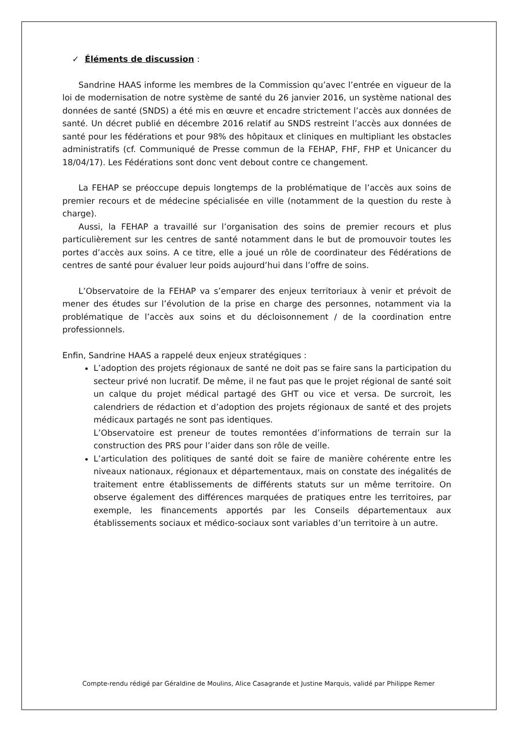✓ Éléments de discussion :
Sandrine HAAS informe les membres de la Commission qu’avec l’entrée en vigueur de la loi de modernisation de notre système de santé du 26 janvier 2016, un système national des données de santé (SNDS) a été mis en œuvre et encadre strictement l’accès aux données de santé. Un décret publié en décembre 2016 relatif au SNDS restreint l’accès aux données de santé pour les fédérations et pour 98% des hôpitaux et cliniques en multipliant les obstacles administratifs (cf. Communiqué de Presse commun de la FEHAP, FHF, FHP et Unicancer du 18/04/17). Les Fédérations sont donc vent debout contre ce changement.
La FEHAP se préoccupe depuis longtemps de la problématique de l’accès aux soins de premier recours et de médecine spécialisée en ville (notamment de la question du reste à charge).
Aussi, la FEHAP a travaillé sur l’organisation des soins de premier recours et plus particulièrement sur les centres de santé notamment dans le but de promouvoir toutes les portes d’accès aux soins. A ce titre, elle a joué un rôle de coordinateur des Fédérations de centres de santé pour évaluer leur poids aujourd’hui dans l’offre de soins.
L’Observatoire de la FEHAP va s’emparer des enjeux territoriaux à venir et prévoit de mener des études sur l’évolution de la prise en charge des personnes, notamment via la problématique de l’accès aux soins et du décloisonnement / de la coordination entre professionnels.
Enfin, Sandrine HAAS a rappelé deux enjeux stratégiques :
L’adoption des projets régionaux de santé ne doit pas se faire sans la participation du secteur privé non lucratif. De même, il ne faut pas que le projet régional de santé soit un calque du projet médical partagé des GHT ou vice et versa. De surcroit, les calendriers de rédaction et d’adoption des projets régionaux de santé et des projets médicaux partagés ne sont pas identiques.
L’Observatoire est preneur de toutes remontées d’informations de terrain sur la construction des PRS pour l’aider dans son rôle de veille.
L’articulation des politiques de santé doit se faire de manière cohérente entre les niveaux nationaux, régionaux et départementaux, mais on constate des inégalités de traitement entre établissements de différents statuts sur un même territoire. On observe également des différences marquées de pratiques entre les territoires, par exemple, les financements apportés par les Conseils départementaux aux établissements sociaux et médico-sociaux sont variables d’un territoire à un autre.
Compte-rendu rédigé par Géraldine de Moulins, Alice Casagrande et Justine Marquis, validé par Philippe Remer